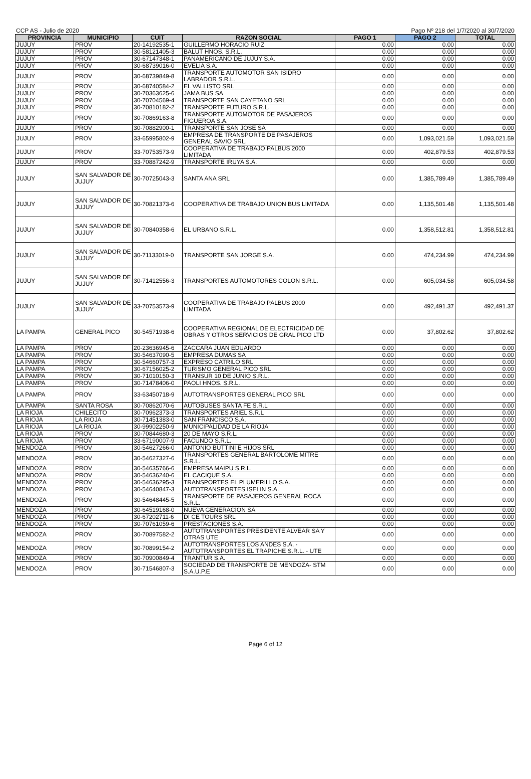CCP AS - Julio de 2020 Pago Nº 218 del 1/7/2020 al 30/7/2020
| PROVINCIA | MUNICIPIO | CUIT | RAZON SOCIAL | PAGO 1 | PAGO 2 | TOTAL |
| --- | --- | --- | --- | --- | --- | --- |
| JUJUY | PROV | 20-14192535-1 | GUILLERMO HORACIO RUIZ | 0.00 | 0.00 | 0.00 |
| JUJUY | PROV | 30-58121405-3 | BALUT HNOS. S.R.L. | 0.00 | 0.00 | 0.00 |
| JUJUY | PROV | 30-67147348-1 | PANAMERICANO DE JUJUY S.A. | 0.00 | 0.00 | 0.00 |
| JUJUY | PROV | 30-68739016-0 | EVELIA S.A. | 0.00 | 0.00 | 0.00 |
| JUJUY | PROV | 30-68739849-8 | TRANSPORTE AUTOMOTOR SAN ISIDRO LABRADOR S.R.L. | 0.00 | 0.00 | 0.00 |
| JUJUY | PROV | 30-68740584-2 | EL VALLISTO SRL | 0.00 | 0.00 | 0.00 |
| JUJUY | PROV | 30-70363625-6 | JAMA BUS SA | 0.00 | 0.00 | 0.00 |
| JUJUY | PROV | 30-70704569-4 | TRANSPORTE SAN CAYETANO SRL | 0.00 | 0.00 | 0.00 |
| JUJUY | PROV | 30-70810182-2 | TRANSPORTE FUTURO S.R.L. | 0.00 | 0.00 | 0.00 |
| JUJUY | PROV | 30-70869163-8 | TRANSPORTE AUTOMOTOR DE PASAJEROS FIGUEROA S.A. | 0.00 | 0.00 | 0.00 |
| JUJUY | PROV | 30-70882900-1 | TRANSPORTE SAN JOSE SA | 0.00 | 0.00 | 0.00 |
| JUJUY | PROV | 33-65995802-9 | EMPRESA DE TRANSPORTE DE PASAJEROS GENERAL SAVIO SRL. | 0.00 | 1,093,021.59 | 1,093,021.59 |
| JUJUY | PROV | 33-70753573-9 | COOPERATIVA DE TRABAJO PALBUS 2000 LIMITADA | 0.00 | 402,879.53 | 402,879.53 |
| JUJUY | PROV | 33-70887242-9 | TRANSPORTE IRUYA S.A. | 0.00 | 0.00 | 0.00 |
| JUJUY | SAN SALVADOR DE JUJUY | 30-70725043-3 | SANTA ANA SRL | 0.00 | 1,385,789.49 | 1,385,789.49 |
| JUJUY | SAN SALVADOR DE JUJUY | 30-70821373-6 | COOPERATIVA DE TRABAJO UNION BUS LIMITADA | 0.00 | 1,135,501.48 | 1,135,501.48 |
| JUJUY | SAN SALVADOR DE JUJUY | 30-70840358-6 | EL URBANO S.R.L. | 0.00 | 1,358,512.81 | 1,358,512.81 |
| JUJUY | SAN SALVADOR DE JUJUY | 30-71133019-0 | TRANSPORTE SAN JORGE S.A. | 0.00 | 474,234.99 | 474,234.99 |
| JUJUY | SAN SALVADOR DE JUJUY | 30-71412556-3 | TRANSPORTES AUTOMOTORES COLON S.R.L. | 0.00 | 605,034.58 | 605,034.58 |
| JUJUY | SAN SALVADOR DE JUJUY | 33-70753573-9 | COOPERATIVA DE TRABAJO PALBUS 2000 LIMITADA | 0.00 | 492,491.37 | 492,491.37 |
| LA PAMPA | GENERAL PICO | 30-54571938-6 | COOPERATIVA REGIONAL DE ELECTRICIDAD DE OBRAS Y OTROS SERVICIOS DE GRAL PICO LTD | 0.00 | 37,802.62 | 37,802.62 |
| LA PAMPA | PROV | 20-23636945-6 | ZACCARA JUAN EDUARDO | 0.00 | 0.00 | 0.00 |
| LA PAMPA | PROV | 30-54637090-5 | EMPRESA DUMAS SA | 0.00 | 0.00 | 0.00 |
| LA PAMPA | PROV | 30-54660757-3 | EXPRESO CATRILO SRL | 0.00 | 0.00 | 0.00 |
| LA PAMPA | PROV | 30-67156025-2 | TURISMO GENERAL PICO SRL | 0.00 | 0.00 | 0.00 |
| LA PAMPA | PROV | 30-71010150-3 | TRANSUR 10 DE JUNIO S.R.L. | 0.00 | 0.00 | 0.00 |
| LA PAMPA | PROV | 30-71478406-0 | PAOLI HNOS. S.R.L. | 0.00 | 0.00 | 0.00 |
| LA PAMPA | PROV | 33-63450718-9 | AUTOTRANSPORTES GENERAL PICO SRL | 0.00 | 0.00 | 0.00 |
| LA PAMPA | SANTA ROSA | 30-70862070-6 | AUTOBUSES SANTA FE S.R.L | 0.00 | 0.00 | 0.00 |
| LA RIOJA | CHILECITO | 30-70962373-3 | TRANSPORTES ARIEL S.R.L | 0.00 | 0.00 | 0.00 |
| LA RIOJA | LA RIOJA | 30-71451383-0 | SAN FRANCISCO S.A. | 0.00 | 0.00 | 0.00 |
| LA RIOJA | LA RIOJA | 30-99902250-9 | MUNICIPALIDAD DE LA RIOJA | 0.00 | 0.00 | 0.00 |
| LA RIOJA | PROV | 30-70844680-3 | 20 DE MAYO S.R.L. | 0.00 | 0.00 | 0.00 |
| LA RIOJA | PROV | 33-67190007-9 | FACUNDO S.R.L. | 0.00 | 0.00 | 0.00 |
| MENDOZA | PROV | 30-54627266-0 | ANTONIO BUTTINI E HIJOS SRL | 0.00 | 0.00 | 0.00 |
| MENDOZA | PROV | 30-54627327-6 | TRANSPORTES GENERAL BARTOLOME MITRE S.R.L. | 0.00 | 0.00 | 0.00 |
| MENDOZA | PROV | 30-54635766-6 | EMPRESA MAIPU S.R.L. | 0.00 | 0.00 | 0.00 |
| MENDOZA | PROV | 30-54636240-6 | EL CACIQUE S.A. | 0.00 | 0.00 | 0.00 |
| MENDOZA | PROV | 30-54636295-3 | TRANSPORTES EL PLUMERILLO S.A. | 0.00 | 0.00 | 0.00 |
| MENDOZA | PROV | 30-54640847-3 | AUTOTRANSPORTES ISELIN S.A. | 0.00 | 0.00 | 0.00 |
| MENDOZA | PROV | 30-54648445-5 | TRANSPORTE DE PASAJEROS GENERAL ROCA S.R.L. | 0.00 | 0.00 | 0.00 |
| MENDOZA | PROV | 30-64519168-0 | NUEVA GENERACION SA | 0.00 | 0.00 | 0.00 |
| MENDOZA | PROV | 30-67202711-6 | DI CE TOURS SRL | 0.00 | 0.00 | 0.00 |
| MENDOZA | PROV | 30-70761059-6 | PRESTACIONES S.A. | 0.00 | 0.00 | 0.00 |
| MENDOZA | PROV | 30-70897582-2 | AUTOTRANSPORTES PRESIDENTE ALVEAR SA Y OTRAS UTE | 0.00 | 0.00 | 0.00 |
| MENDOZA | PROV | 30-70899154-2 | AUTOTRANSPORTES LOS ANDES S.A. - AUTOTRANSPORTES EL TRAPICHE S.R.L. - UTE | 0.00 | 0.00 | 0.00 |
| MENDOZA | PROV | 30-70900849-4 | TRANTUR S.A. | 0.00 | 0.00 | 0.00 |
| MENDOZA | PROV | 30-71546807-3 | SOCIEDAD DE TRANSPORTE DE MENDOZA- STM S.A.U.P.E | 0.00 | 0.00 | 0.00 |
Page 6 of 12